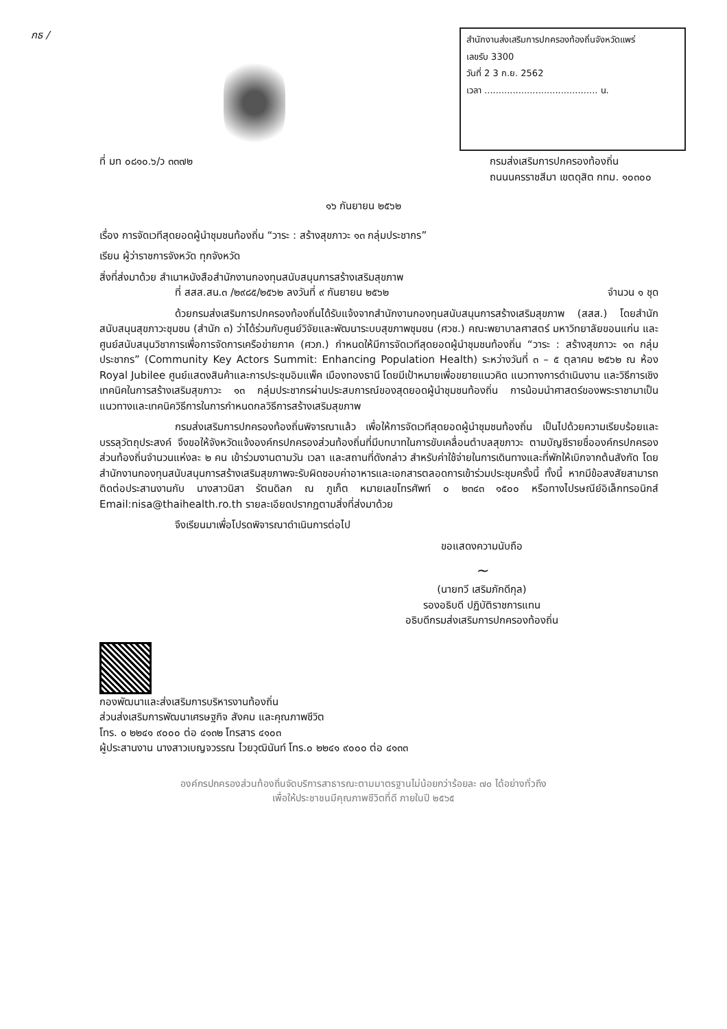กธ /
สำนักงานส่งเสริมการปกครองท้องถิ่นจังหวัดแพร่
เลขรับ 3300
วันที่ 2 3 ก.ย. 2562
เวลา ........................................ น.
ที่ มท ๐๘๑๐.๖/ว ๓๓๗๒ กรมส่งเสริมการปกครองท้องถิ่น
ถนนนครราชสีมา เขตดุสิต กทม. ๑๐๓๐๐
๑๖ กันยายน ๒๕๖๒
เรื่อง การจัดเวทีสุดยอดผู้นำชุมชนท้องถิ่น “วาระ : สร้างสุขภาวะ ๑๓ กลุ่มประชากร”
เรียน ผู้ว่าราชการจังหวัด ทุกจังหวัด
สิ่งที่ส่งมาด้วย สำเนาหนังสือสำนักงานกองทุนสนับสนุนการสร้างเสริมสุขภาพ
ที่ สสส.สน.๓ /๒๙๘๕/๒๕๖๒ ลงวันที่ ๙ กันยายน ๒๕๖๒ จำนวน ๑ ชุด
ด้วยกรมส่งเสริมการปกครองท้องถิ่นได้รับแจ้งจากสำนักงานกองทุนสนับสนุนการสร้างเสริมสุขภาพ (สสส.) โดยสำนักสนับสนุนสุขภาวะชุมชน (สำนัก ๓) ว่าได้ร่วมกับศูนย์วิจัยและพัฒนาระบบสุขภาพชุมชน (ศวช.) คณะพยาบาลศาสตร์ มหาวิทยาลัยขอนแก่น และศูนย์สนับสนุนวิชาการเพื่อการจัดการเครือข่ายภาค (ศวภ.) กำหนดให้มีการจัดเวทีสุดยอดผู้นำชุมชนท้องถิ่น “วาระ : สร้างสุขภาวะ ๑๓ กลุ่มประชากร” (Community Key Actors Summit: Enhancing Population Health) ระหว่างวันที่ ๓ – ๕ ตุลาคม ๒๕๖๒ ณ ห้อง Royal Jubilee ศูนย์แสดงสินค้าและการประชุมอิมแพ็ค เมืองทองธานี โดยมีเป้าหมายเพื่อขยายแนวคิด แนวทางการดำเนินงาน และวิธีการเชิงเทคนิคในการสร้างเสริมสุขภาวะ ๑๓ กลุ่มประชากรผ่านประสบการณ์ของสุดยอดผู้นำชุมชนท้องถิ่น การน้อมนำศาสตร์ของพระราชามาเป็นแนวทางและเทคนิควิธีการในการกำหนดกลวิธีการสร้างเสริมสุขภาพ
กรมส่งเสริมการปกครองท้องถิ่นพิจารณาแล้ว เพื่อให้การจัดเวทีสุดยอดผู้นำชุมชนท้องถิ่น เป็นไปด้วยความเรียบร้อยและบรรลุวัตถุประสงค์ จึงขอให้จังหวัดแจ้งองค์กรปกครองส่วนท้องถิ่นที่มีบทบาทในการขับเคลื่อนตำบลสุขภาวะ ตามบัญชีรายชื่อองค์กรปกครองส่วนท้องถิ่นจำนวนแห่งละ ๒ คน เข้าร่วมงานตามวัน เวลา และสถานที่ดังกล่าว สำหรับค่าใช้จ่ายในการเดินทางและที่พักให้เบิกจากต้นสังกัด โดยสำนักงานกองทุนสนับสนุนการสร้างเสริมสุขภาพจะรับผิดชอบค่าอาหารและเอกสารตลอดการเข้าร่วมประชุมครั้งนี้ ทั้งนี้ หากมีข้อสงสัยสามารถติดต่อประสานงานกับ นางสาวนิสา รัตนดิลก ณ ภูเก็ต หมายเลขโทรศัพท์ ๐ ๒๓๔๓ ๑๕๐๐ หรือทางไปรษณีย์อิเล็กทรอนิกส์ Email:nisa@thaihealth.ro.th รายละเอียดปรากฏตามสิ่งที่ส่งมาด้วย
จึงเรียนมาเพื่อโปรดพิจารณาดำเนินการต่อไป
ขอแสดงความนับถือ
~
(นายทวี เสริมภักดีกุล)
รองอธิบดี ปฏิบัติราชการแทน
อธิบดีกรมส่งเสริมการปกครองท้องถิ่น
กองพัฒนาและส่งเสริมการบริหารงานท้องถิ่น
ส่วนส่งเสริมการพัฒนาเศรษฐกิจ สังคม และคุณภาพชีวิต
โทร. ๐ ๒๒๔๑ ๙๐๐๐ ต่อ ๔๑๓๒ โทรสาร ๔๑๐๓
ผู้ประสานงาน นางสาวเบญจวรรณ ไวยวุฒินันท์ โทร.๐ ๒๒๔๑ ๙๐๐๐ ต่อ ๔๑๓๓
องค์กรปกครองส่วนท้องถิ่นจัดบริการสาธารณะตามมาตรฐานไม่น้อยกว่าร้อยละ ๗๐ ได้อย่างทั่วถึง
เพื่อให้ประชาชนมีคุณภาพชีวิตที่ดี ภายในปี ๒๕๖๕